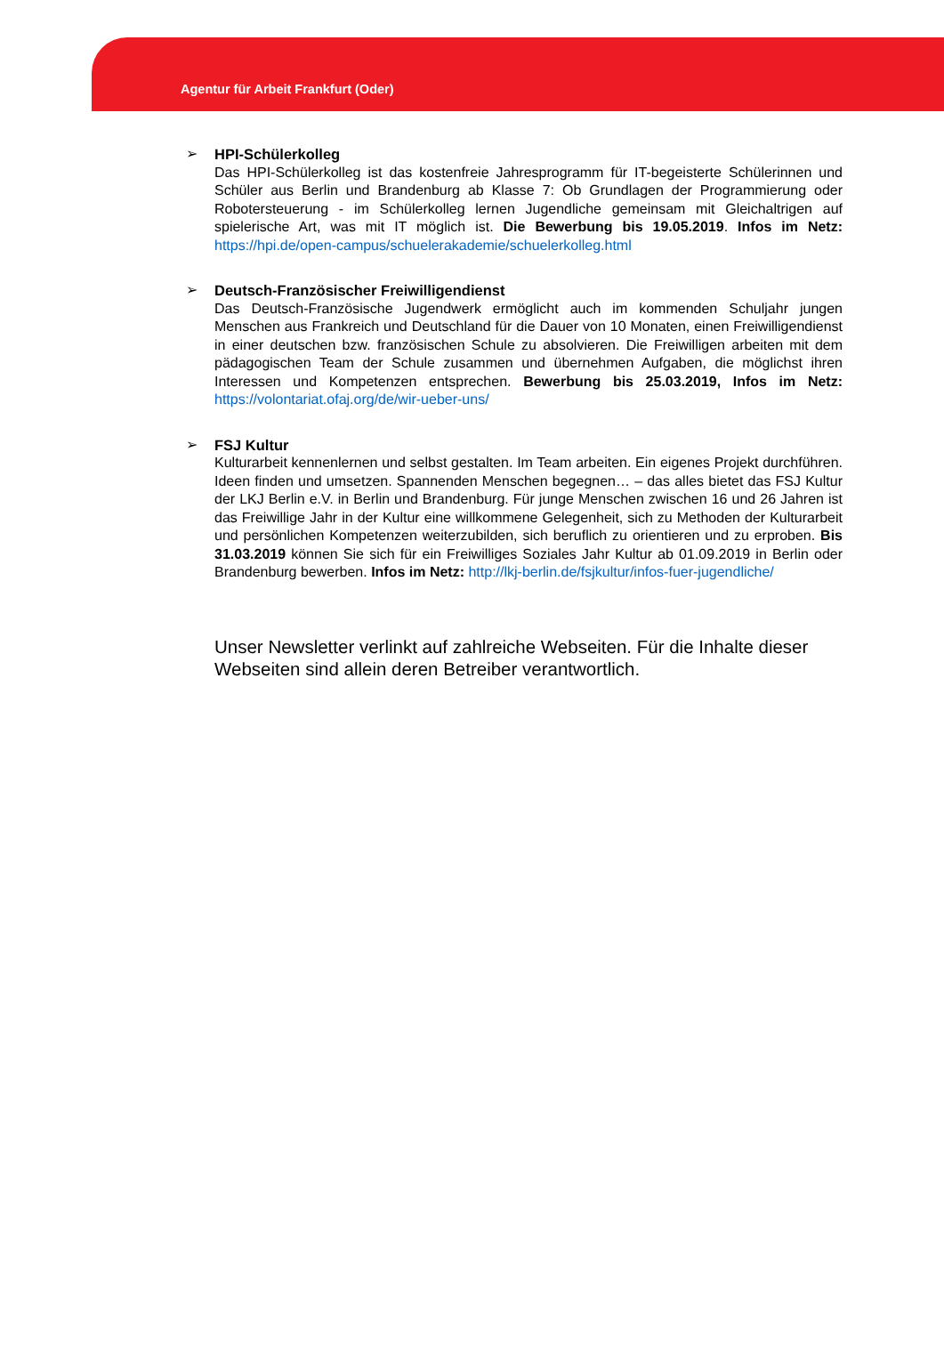Agentur für Arbeit Frankfurt (Oder)
➢
HPI-Schülerkolleg
Das HPI-Schülerkolleg ist das kostenfreie Jahresprogramm für IT-begeisterte Schülerinnen und Schüler aus Berlin und Brandenburg ab Klasse 7: Ob Grundlagen der Programmierung oder Robotersteuerung - im Schülerkolleg lernen Jugendliche gemeinsam mit Gleichaltrigen auf spielerische Art, was mit IT möglich ist. Die Bewerbung bis 19.05.2019. Infos im Netz: https://hpi.de/open-campus/schuelerakademie/schuelerkolleg.html
➢
Deutsch-Französischer Freiwilligendienst
Das Deutsch-Französische Jugendwerk ermöglicht auch im kommenden Schuljahr jungen Menschen aus Frankreich und Deutschland für die Dauer von 10 Monaten, einen Freiwilligendienst in einer deutschen bzw. französischen Schule zu absolvieren. Die Freiwilligen arbeiten mit dem pädagogischen Team der Schule zusammen und übernehmen Aufgaben, die möglichst ihren Interessen und Kompetenzen entsprechen. Bewerbung bis 25.03.2019, Infos im Netz: https://volontariat.ofaj.org/de/wir-ueber-uns/
➢
FSJ Kultur
Kulturarbeit kennenlernen und selbst gestalten. Im Team arbeiten. Ein eigenes Projekt durchführen. Ideen finden und umsetzen. Spannenden Menschen begegnen… – das alles bietet das FSJ Kultur der LKJ Berlin e.V. in Berlin und Brandenburg. Für junge Menschen zwischen 16 und 26 Jahren ist das Freiwillige Jahr in der Kultur eine willkommene Gelegenheit, sich zu Methoden der Kulturarbeit und persönlichen Kompetenzen weiterzubilden, sich beruflich zu orientieren und zu erproben. Bis 31.03.2019 können Sie sich für ein Freiwilliges Soziales Jahr Kultur ab 01.09.2019 in Berlin oder Brandenburg bewerben. Infos im Netz: http://lkj-berlin.de/fsjkultur/infos-fuer-jugendliche/
Unser Newsletter verlinkt auf zahlreiche Webseiten. Für die Inhalte dieser Webseiten sind allein deren Betreiber verantwortlich.